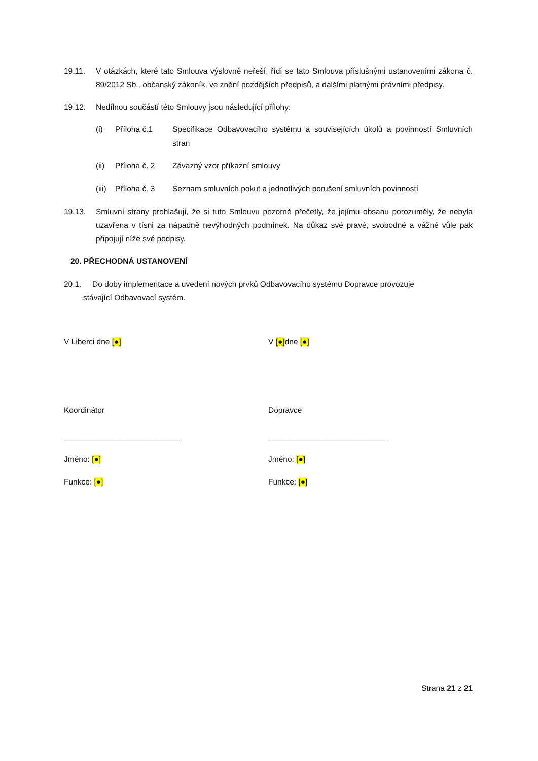19.11. V otázkách, které tato Smlouva výslovně neřeší, řídí se tato Smlouva příslušnými ustanoveními zákona č. 89/2012 Sb., občanský zákoník, ve znění pozdějších předpisů, a dalšími platnými právními předpisy.
19.12. Nedílnou součástí této Smlouvy jsou následující přílohy:
(i) Příloha č.1 Specifikace Odbavovacího systému a souvisejících úkolů a povinností Smluvních stran
(ii) Příloha č. 2 Závazný vzor příkazní smlouvy
(iii) Příloha č. 3 Seznam smluvních pokut a jednotlivých porušení smluvních povinností
19.13. Smluvní strany prohlašují, že si tuto Smlouvu pozorně přečetly, že jejímu obsahu porozuměly, že nebyla uzavřena v tísni za nápadně nevýhodných podmínek. Na důkaz své pravé, svobodné a vážné vůle pak připojují níže své podpisy.
20. PŘECHODNÁ USTANOVENÍ
20.1. Do doby implementace a uvedení nových prvků Odbavovacího systému Dopravce provozuje
stávající Odbavovací systém.
V Liberci dne [●] V [●] dne [●]
Koordinátor Dopravce
___________________________ ___________________________
Jméno: [●] Jméno: [●]
Funkce: [●] Funkce: [●]
Strana 21 z 21